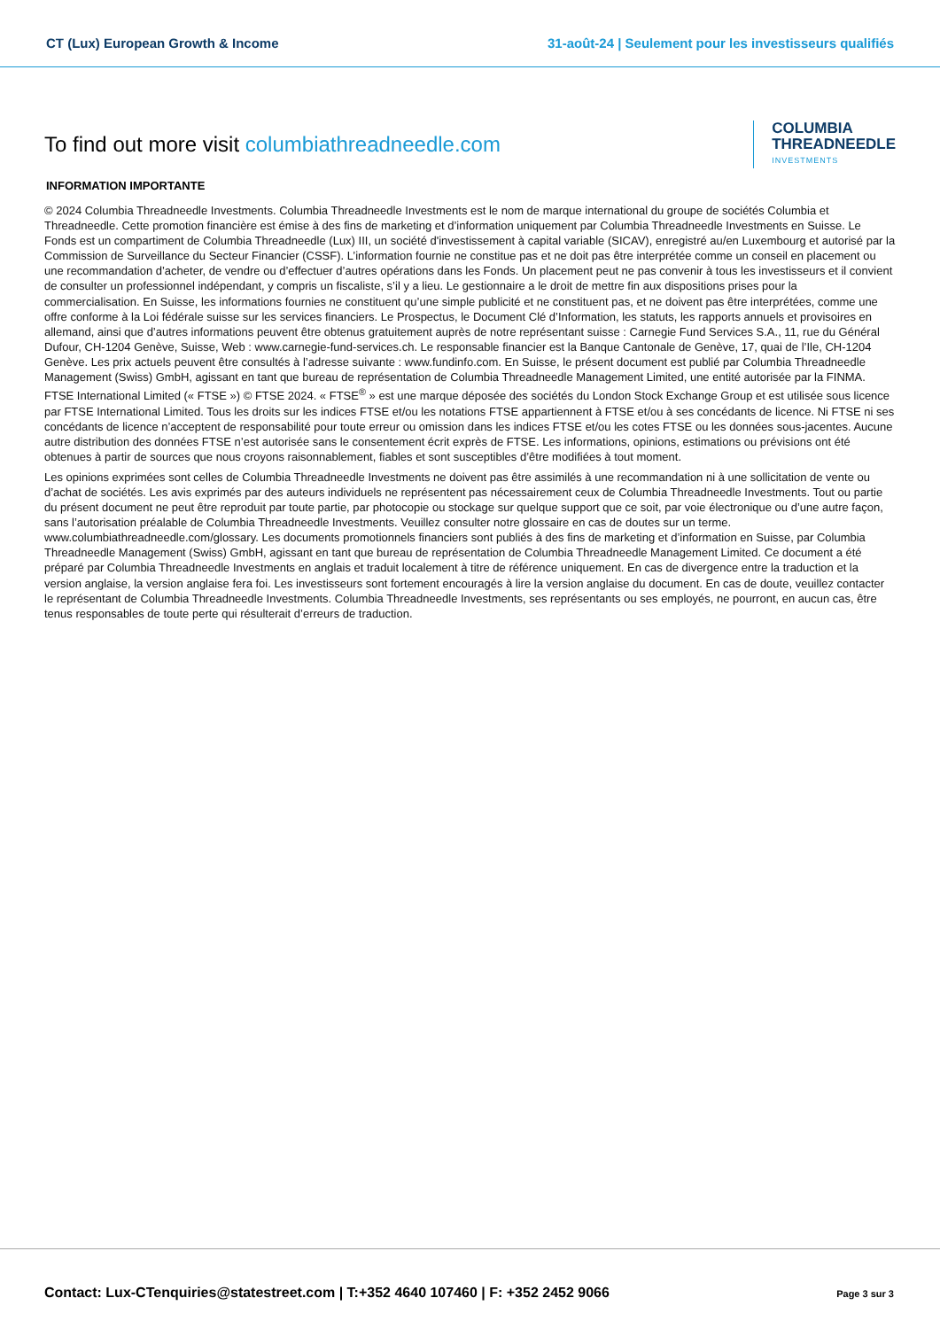CT (Lux) European Growth & Income
31-août-24 | Seulement pour les investisseurs qualifiés
To find out more visit columbiathreadneedle.com
COLUMBIA
THREADNEEDLE
INVESTMENTS
INFORMATION IMPORTANTE
© 2024 Columbia Threadneedle Investments. Columbia Threadneedle Investments est le nom de marque international du groupe de sociétés Columbia et Threadneedle. Cette promotion financière est émise à des fins de marketing et d’information uniquement par Columbia Threadneedle Investments en Suisse. Le Fonds est un compartiment de Columbia Threadneedle (Lux) III, un société d'investissement à capital variable (SICAV), enregistré au/en Luxembourg et autorisé par la Commission de Surveillance du Secteur Financier (CSSF). L’information fournie ne constitue pas et ne doit pas être interprétée comme un conseil en placement ou une recommandation d’acheter, de vendre ou d’effectuer d’autres opérations dans les Fonds. Un placement peut ne pas convenir à tous les investisseurs et il convient de consulter un professionnel indépendant, y compris un fiscaliste, s’il y a lieu. Le gestionnaire a le droit de mettre fin aux dispositions prises pour la commercialisation. En Suisse, les informations fournies ne constituent qu’une simple publicité et ne constituent pas, et ne doivent pas être interprétées, comme une offre conforme à la Loi fédérale suisse sur les services financiers. Le Prospectus, le Document Clé d’Information, les statuts, les rapports annuels et provisoires en allemand, ainsi que d’autres informations peuvent être obtenus gratuitement auprès de notre représentant suisse : Carnegie Fund Services S.A., 11, rue du Général Dufour, CH-1204 Genève, Suisse, Web : www.carnegie-fund-services.ch. Le responsable financier est la Banque Cantonale de Genève, 17, quai de l’Ile, CH-1204 Genève. Les prix actuels peuvent être consultés à l’adresse suivante : www.fundinfo.com. En Suisse, le présent document est publié par Columbia Threadneedle Management (Swiss) GmbH, agissant en tant que bureau de représentation de Columbia Threadneedle Management Limited, une entité autorisée par la FINMA. FTSE International Limited (« FTSE ») © FTSE 2024. « FTSE<sup>®</sup> » est une marque déposée des sociétés du London Stock Exchange Group et est utilisée sous licence par FTSE International Limited. Tous les droits sur les indices FTSE et/ou les notations FTSE appartiennent à FTSE et/ou à ses concédants de licence. Ni FTSE ni ses concédants de licence n’acceptent de responsabilité pour toute erreur ou omission dans les indices FTSE et/ou les cotes FTSE ou les données sous-jacentes. Aucune autre distribution des données FTSE n’est autorisée sans le consentement écrit exprès de FTSE. Les informations, opinions, estimations ou prévisions ont été obtenues à partir de sources que nous croyons raisonnablement, fiables et sont susceptibles d’être modifiées à tout moment.
Les opinions exprimées sont celles de Columbia Threadneedle Investments ne doivent pas être assimilés à une recommandation ni à une sollicitation de vente ou d’achat de sociétés. Les avis exprimés par des auteurs individuels ne représentent pas nécessairement ceux de Columbia Threadneedle Investments. Tout ou partie du présent document ne peut être reproduit par toute partie, par photocopie ou stockage sur quelque support que ce soit, par voie électronique ou d’une autre façon, sans l’autorisation préalable de Columbia Threadneedle Investments. Veuillez consulter notre glossaire en cas de doutes sur un terme. www.columbiathreadneedle.com/glossary. Les documents promotionnels financiers sont publiés à des fins de marketing et d’information en Suisse, par Columbia Threadneedle Management (Swiss) GmbH, agissant en tant que bureau de représentation de Columbia Threadneedle Management Limited. Ce document a été préparé par Columbia Threadneedle Investments en anglais et traduit localement à titre de référence uniquement. En cas de divergence entre la traduction et la version anglaise, la version anglaise fera foi. Les investisseurs sont fortement encouragés à lire la version anglaise du document. En cas de doute, veuillez contacter le représentant de Columbia Threadneedle Investments. Columbia Threadneedle Investments, ses représentants ou ses employés, ne pourront, en aucun cas, être tenus responsables de toute perte qui résulterait d’erreurs de traduction.
Contact: Lux-CTenquiries@statestreet.com | T:+352 4640 107460 | F: +352 2452 9066
Page 3 sur 3